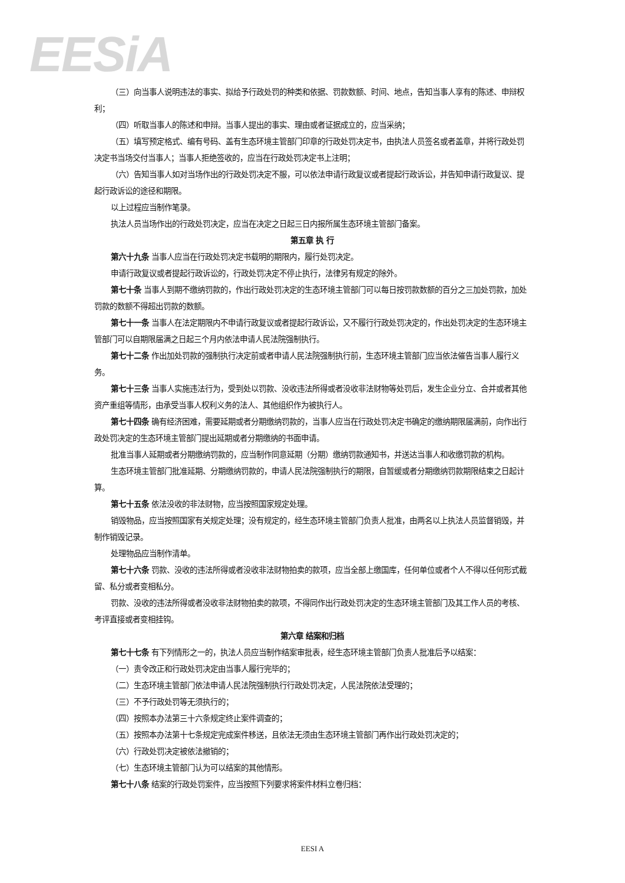EESiA
（三）向当事人说明违法的事实、拟给予行政处罚的种类和依据、罚款数额、时间、地点，告知当事人享有的陈述、申辩权利；
（四）听取当事人的陈述和申辩。当事人提出的事实、理由或者证据成立的，应当采纳；
（五）填写预定格式、编有号码、盖有生态环境主管部门印章的行政处罚决定书，由执法人员签名或者盖章，并将行政处罚决定书当场交付当事人；当事人拒绝签收的，应当在行政处罚决定书上注明；
（六）告知当事人如对当场作出的行政处罚决定不服，可以依法申请行政复议或者提起行政诉讼，并告知申请行政复议、提起行政诉讼的途径和期限。
以上过程应当制作笔录。
执法人员当场作出的行政处罚决定，应当在决定之日起三日内报所属生态环境主管部门备案。
第五章 执 行
第六十九条 当事人应当在行政处罚决定书载明的期限内，履行处罚决定。
申请行政复议或者提起行政诉讼的，行政处罚决定不停止执行，法律另有规定的除外。
第七十条 当事人到期不缴纳罚款的，作出行政处罚决定的生态环境主管部门可以每日按罚款数额的百分之三加处罚款，加处罚款的数额不得超出罚款的数额。
第七十一条 当事人在法定期限内不申请行政复议或者提起行政诉讼，又不履行行政处罚决定的，作出处罚决定的生态环境主管部门可以自期限届满之日起三个月内依法申请人民法院强制执行。
第七十二条 作出加处罚款的强制执行决定前或者申请人民法院强制执行前，生态环境主管部门应当依法催告当事人履行义务。
第七十三条 当事人实施违法行为，受到处以罚款、没收违法所得或者没收非法财物等处罚后，发生企业分立、合并或者其他资产重组等情形，由承受当事人权利义务的法人、其他组织作为被执行人。
第七十四条 确有经济困难，需要延期或者分期缴纳罚款的，当事人应当在行政处罚决定书确定的缴纳期限届满前，向作出行政处罚决定的生态环境主管部门提出延期或者分期缴纳的书面申请。
批准当事人延期或者分期缴纳罚款的，应当制作同意延期（分期）缴纳罚款通知书，并送达当事人和收缴罚款的机构。
生态环境主管部门批准延期、分期缴纳罚款的，申请人民法院强制执行的期限，自暂缓或者分期缴纳罚款期限结束之日起计算。
第七十五条 依法没收的非法财物，应当按照国家规定处理。
销毁物品，应当按照国家有关规定处理；没有规定的，经生态环境主管部门负责人批准，由两名以上执法人员监督销毁，并制作销毁记录。
处理物品应当制作清单。
第七十六条 罚款、没收的违法所得或者没收非法财物拍卖的款项，应当全部上缴国库，任何单位或者个人不得以任何形式截留、私分或者变相私分。
罚款、没收的违法所得或者没收非法财物拍卖的款项，不得同作出行政处罚决定的生态环境主管部门及其工作人员的考核、考评直接或者变相挂钩。
第六章 结案和归档
第七十七条 有下列情形之一的，执法人员应当制作结案审批表，经生态环境主管部门负责人批准后予以结案：
（一）责令改正和行政处罚决定由当事人履行完毕的；
（二）生态环境主管部门依法申请人民法院强制执行行政处罚决定，人民法院依法受理的；
（三）不予行政处罚等无须执行的；
（四）按照本办法第三十六条规定终止案件调查的；
（五）按照本办法第十七条规定完成案件移送，且依法无须由生态环境主管部门再作出行政处罚决定的；
（六）行政处罚决定被依法撤销的；
（七）生态环境主管部门认为可以结案的其他情形。
第七十八条 结案的行政处罚案件，应当按照下列要求将案件材料立卷归档：
EESI A